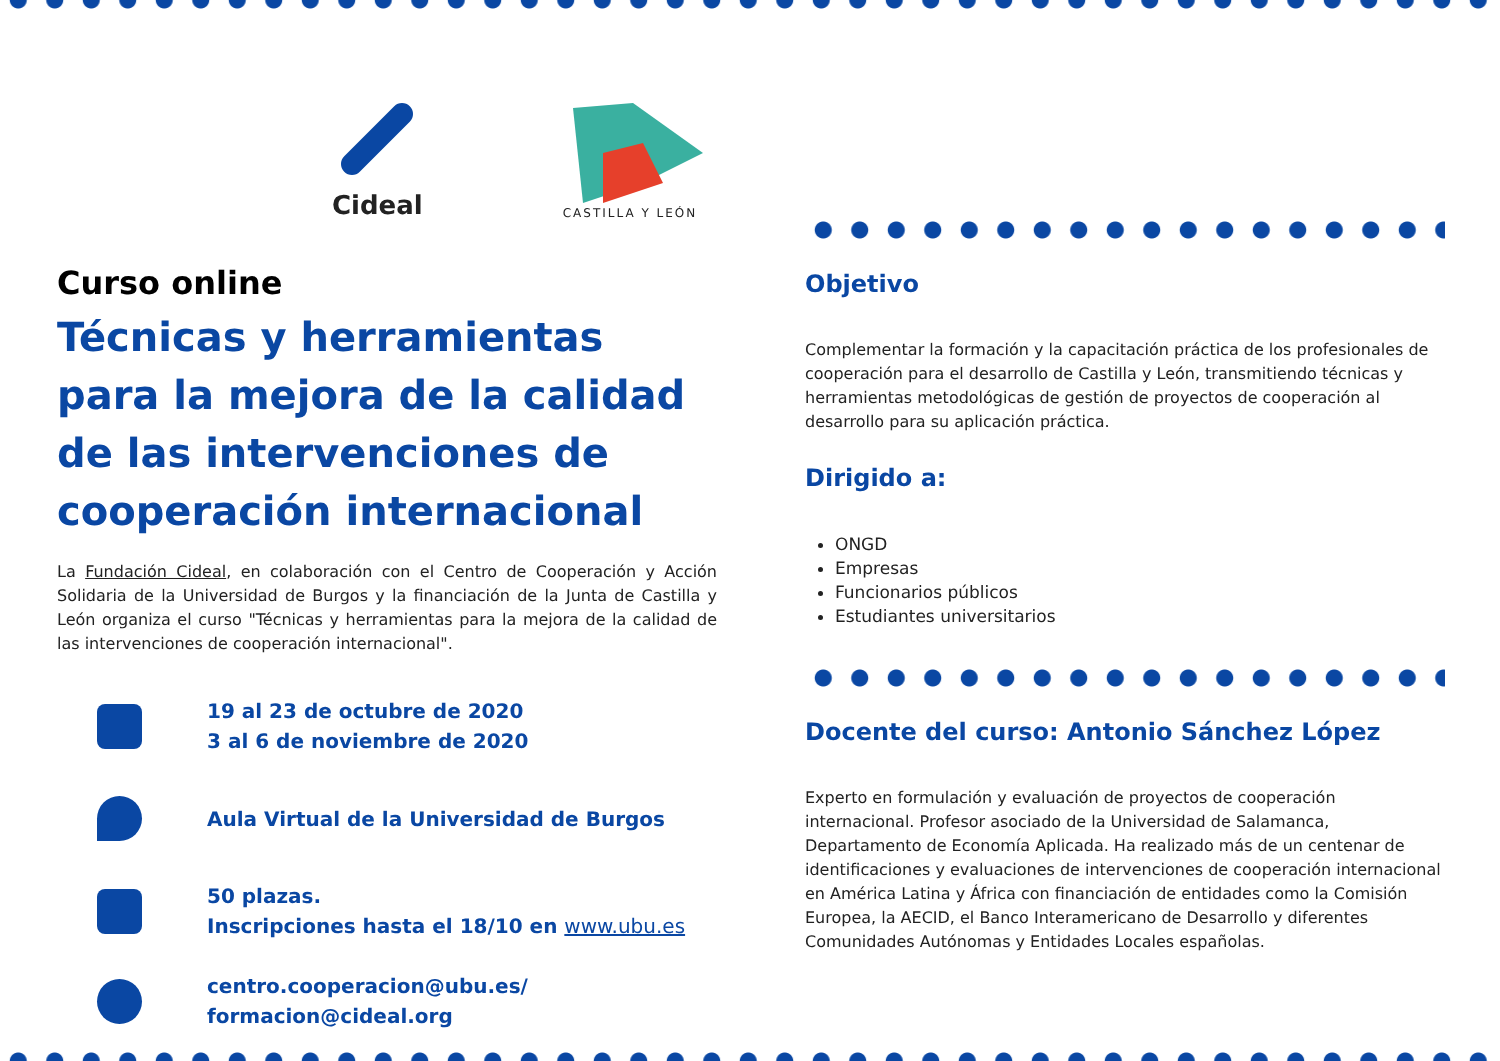Cideal
CASTILLA Y LEÓN
Curso online
Técnicas y herramientas para la mejora de la calidad de las intervenciones de cooperación internacional
La Fundación Cideal, en colaboración con el Centro de Cooperación y Acción Solidaria de la Universidad de Burgos y la financiación de la Junta de Castilla y León organiza el curso "Técnicas y herramientas para la mejora de la calidad de las intervenciones de cooperación internacional".
19 al 23 de octubre de 2020
3 al 6 de noviembre de 2020
Aula Virtual de la Universidad de Burgos
50 plazas.
Inscripciones hasta el 18/10 en www.ubu.es
centro.cooperacion@ubu.es/ formacion@cideal.org
Objetivo
Complementar la formación y la capacitación práctica de los profesionales de cooperación para el desarrollo de Castilla y León, transmitiendo técnicas y herramientas metodológicas de gestión de proyectos de cooperación al desarrollo para su aplicación práctica.
Dirigido a:
ONGD
Empresas
Funcionarios públicos
Estudiantes universitarios
Docente del curso: Antonio Sánchez López
Experto en formulación y evaluación de proyectos de cooperación internacional. Profesor asociado de la Universidad de Salamanca, Departamento de Economía Aplicada. Ha realizado más de un centenar de identificaciones y evaluaciones de intervenciones de cooperación internacional en América Latina y África con financiación de entidades como la Comisión Europea, la AECID, el Banco Interamericano de Desarrollo y diferentes Comunidades Autónomas y Entidades Locales españolas.